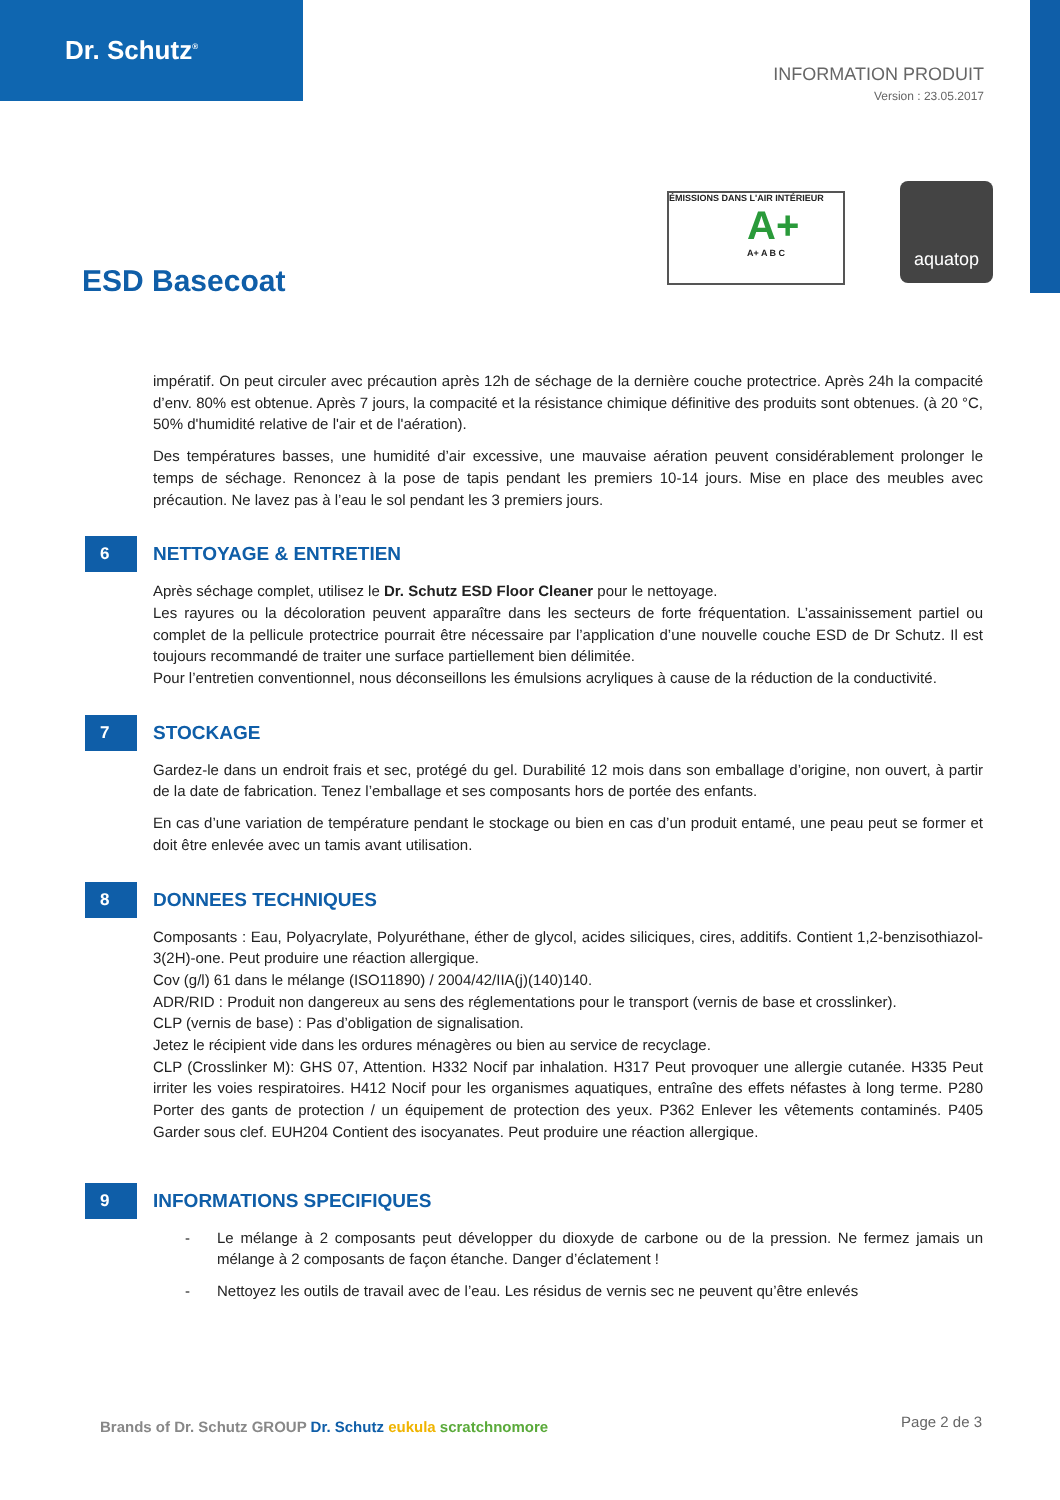Dr. Schutz<sup>®</sup>
INFORMATION PRODUIT
Version : 23.05.2017
ÉMISSIONS DANS L'AIR INTÉRIEUR
A+
A+ A B C
aquatop
ESD Basecoat
impératif. On peut circuler avec précaution après 12h de séchage de la dernière couche protectrice. Après 24h la compacité d’env. 80% est obtenue. Après 7 jours, la compacité et la résistance chimique définitive des produits sont obtenues. (à 20 °C, 50% d'humidité relative de l'air et de l'aération).
Des températures basses, une humidité d’air excessive, une mauvaise aération peuvent considérablement prolonger le temps de séchage. Renoncez à la pose de tapis pendant les premiers 10-14 jours. Mise en place des meubles avec précaution. Ne lavez pas à l’eau le sol pendant les 3 premiers jours.
6
NETTOYAGE & ENTRETIEN
Après séchage complet, utilisez le Dr. Schutz ESD Floor Cleaner pour le nettoyage.
Les rayures ou la décoloration peuvent apparaître dans les secteurs de forte fréquentation. L’assainissement partiel ou complet de la pellicule protectrice pourrait être nécessaire par l’application d’une nouvelle couche ESD de Dr Schutz. Il est toujours recommandé de traiter une surface partiellement bien délimitée.
Pour l’entretien conventionnel, nous déconseillons les émulsions acryliques à cause de la réduction de la conductivité.
7
STOCKAGE
Gardez-le dans un endroit frais et sec, protégé du gel. Durabilité 12 mois dans son emballage d’origine, non ouvert, à partir de la date de fabrication. Tenez l’emballage et ses composants hors de portée des enfants.
En cas d’une variation de température pendant le stockage ou bien en cas d’un produit entamé, une peau peut se former et doit être enlevée avec un tamis avant utilisation.
8
DONNEES TECHNIQUES
Composants : Eau, Polyacrylate, Polyuréthane, éther de glycol, acides siliciques, cires, additifs. Contient 1,2-benzisothiazol-3(2H)-one. Peut produire une réaction allergique.
Cov (g/l) 61 dans le mélange (ISO11890) / 2004/42/IIA(j)(140)140.
ADR/RID : Produit non dangereux au sens des réglementations pour le transport (vernis de base et crosslinker).
CLP (vernis de base) : Pas d’obligation de signalisation.
Jetez le récipient vide dans les ordures ménagères ou bien au service de recyclage.
CLP (Crosslinker M): GHS 07, Attention. H332 Nocif par inhalation. H317 Peut provoquer une allergie cutanée. H335 Peut irriter les voies respiratoires. H412 Nocif pour les organismes aquatiques, entraîne des effets néfastes à long terme. P280 Porter des gants de protection / un équipement de protection des yeux. P362 Enlever les vêtements contaminés. P405 Garder sous clef. EUH204 Contient des isocyanates. Peut produire une réaction allergique.
9
INFORMATIONS SPECIFIQUES
- Le mélange à 2 composants peut développer du dioxyde de carbone ou de la pression. Ne fermez jamais un mélange à 2 composants de façon étanche. Danger d’éclatement !
- Nettoyez les outils de travail avec de l’eau. Les résidus de vernis sec ne peuvent qu’être enlevés
Brands of Dr. Schutz GROUP Dr. Schutz eukula scratchnomore
Page 2 de 3